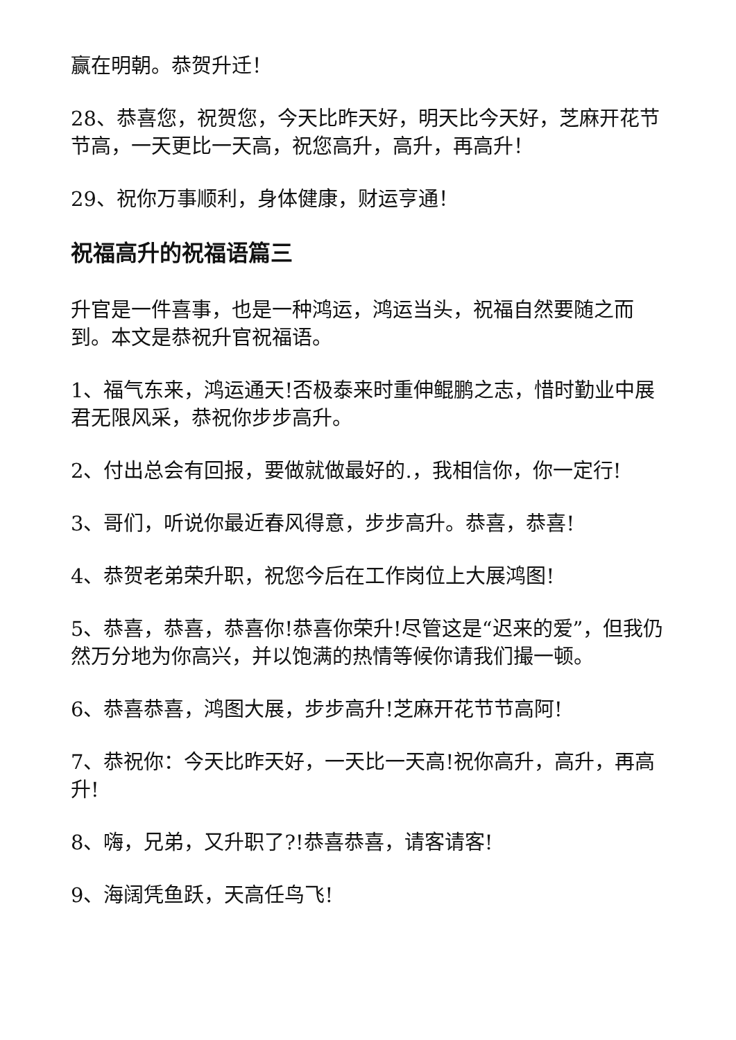赢在明朝。恭贺升迁！
28、恭喜您，祝贺您，今天比昨天好，明天比今天好，芝麻开花节节高，一天更比一天高，祝您高升，高升，再高升！
29、祝你万事顺利，身体健康，财运亨通！
祝福高升的祝福语篇三
升官是一件喜事，也是一种鸿运，鸿运当头，祝福自然要随之而到。本文是恭祝升官祝福语。
1、福气东来，鸿运通天!否极泰来时重伸鲲鹏之志，惜时勤业中展君无限风采，恭祝你步步高升。
2、付出总会有回报，要做就做最好的.，我相信你，你一定行!
3、哥们，听说你最近春风得意，步步高升。恭喜，恭喜!
4、恭贺老弟荣升职，祝您今后在工作岗位上大展鸿图!
5、恭喜，恭喜，恭喜你!恭喜你荣升!尽管这是“迟来的爱”，但我仍然万分地为你高兴，并以饱满的热情等候你请我们撮一顿。
6、恭喜恭喜，鸿图大展，步步高升!芝麻开花节节高阿!
7、恭祝你：今天比昨天好，一天比一天高!祝你高升，高升，再高升!
8、嗨，兄弟，又升职了?!恭喜恭喜，请客请客!
9、海阔凭鱼跃，天高任鸟飞!